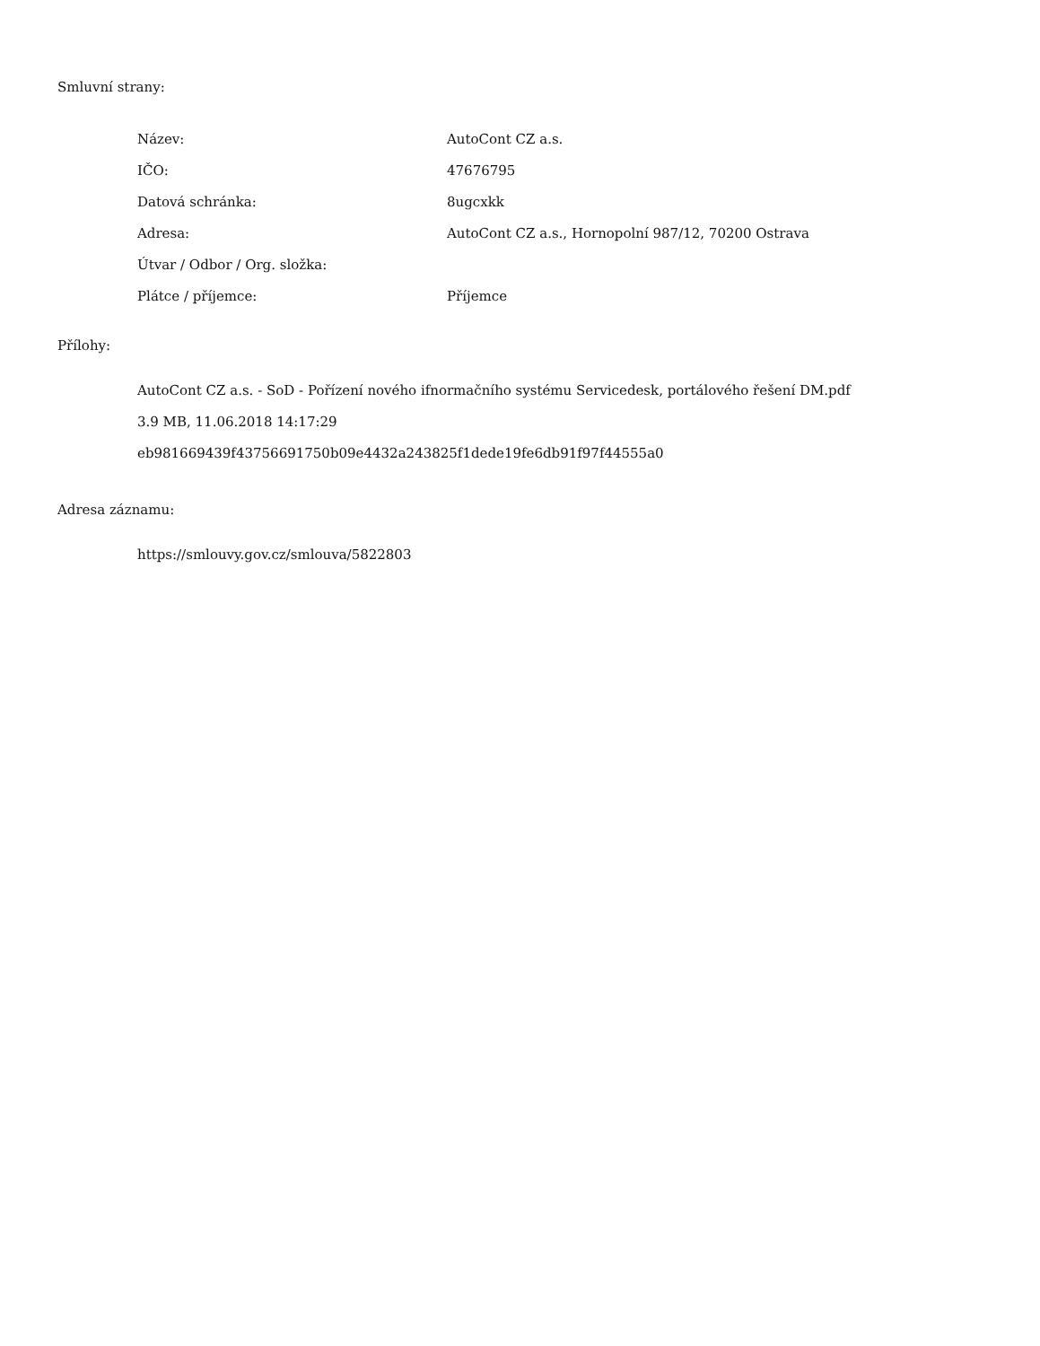Smluvní strany:
| Název: | AutoCont CZ a.s. |
| IČO: | 47676795 |
| Datová schránka: | 8ugcxkk |
| Adresa: | AutoCont CZ a.s., Hornopolní 987/12, 70200 Ostrava |
| Útvar / Odbor / Org. složka: | |
| Plátce / příjemce: | Příjemce |
Přílohy:
AutoCont CZ a.s. - SoD - Pořízení nového ifnormačního systému Servicedesk, portálového řešení DM.pdf
3.9 MB, 11.06.2018 14:17:29
eb981669439f43756691750b09e4432a243825f1dede19fe6db91f97f44555a0
Adresa záznamu:
https://smlouvy.gov.cz/smlouva/5822803